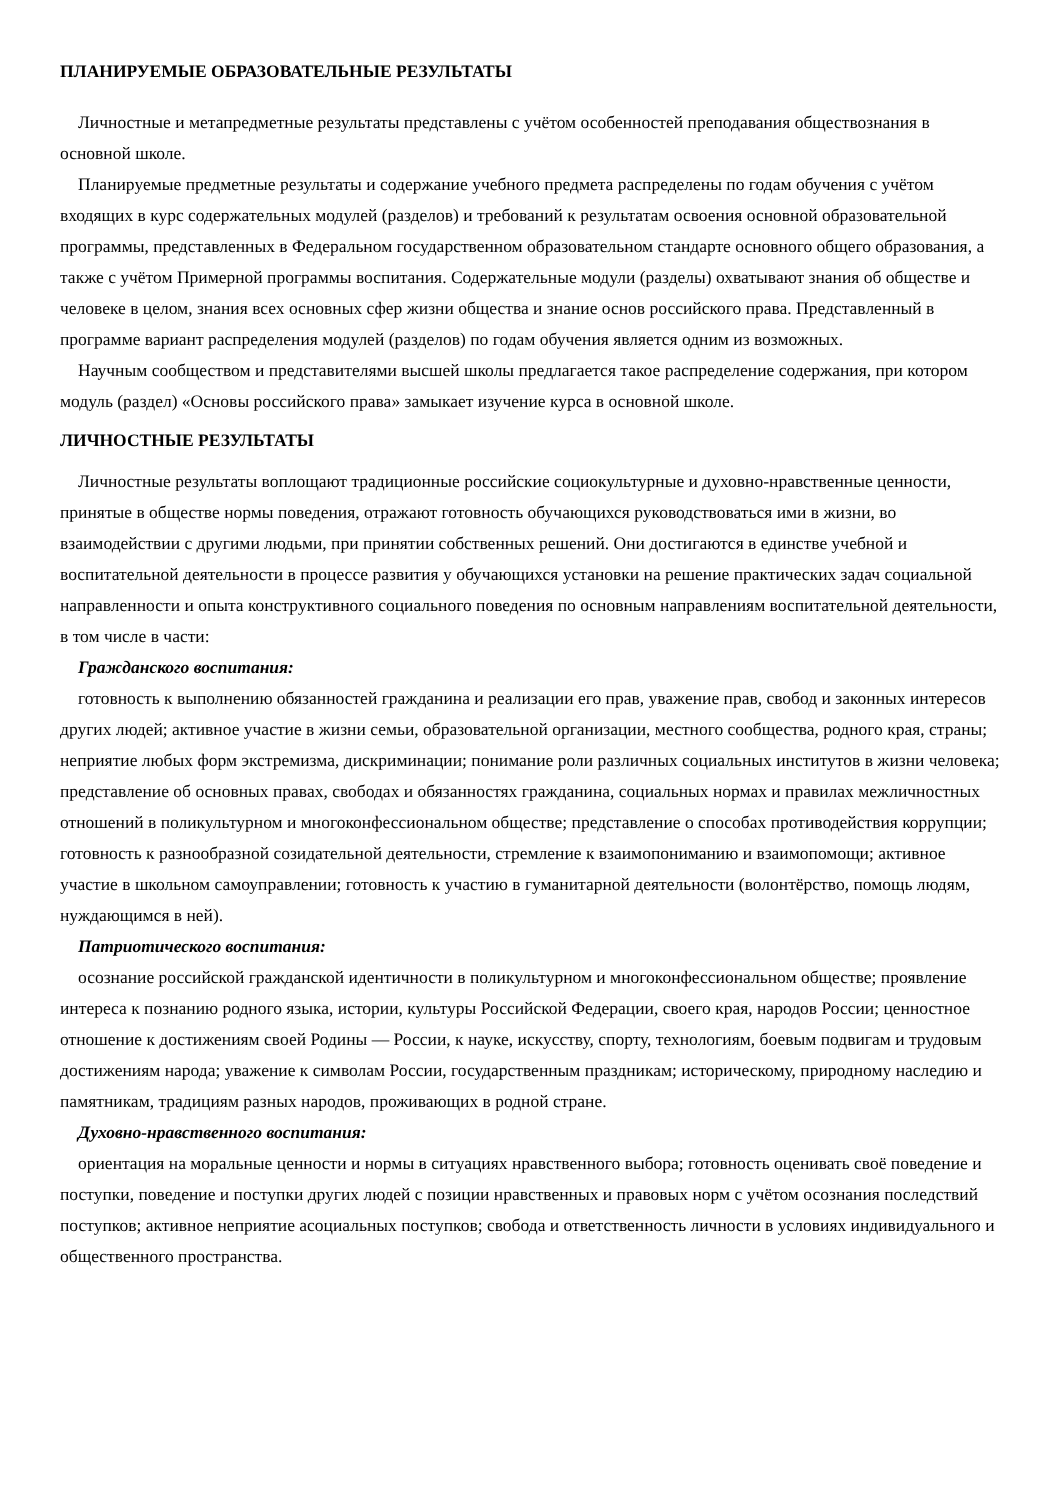ПЛАНИРУЕМЫЕ ОБРАЗОВАТЕЛЬНЫЕ РЕЗУЛЬТАТЫ
Личностные и метапредметные результаты представлены с учётом особенностей преподавания обществознания в основной школе.
Планируемые предметные результаты и содержание учебного предмета распределены по годам обучения с учётом входящих в курс содержательных модулей (разделов) и требований к результатам освоения основной образовательной программы, представленных в Федеральном государственном образовательном стандарте основного общего образования, а также с учётом Примерной программы воспитания. Содержательные модули (разделы) охватывают знания об обществе и человеке в целом, знания всех основных сфер жизни общества и знание основ российского права. Представленный в программе вариант распределения модулей (разделов) по годам обучения является одним из возможных.
Научным сообществом и представителями высшей школы предлагается такое распределение содержания, при котором модуль (раздел) «Основы российского права» замыкает изучение курса в основной школе.
ЛИЧНОСТНЫЕ РЕЗУЛЬТАТЫ
Личностные результаты воплощают традиционные российские социокультурные и духовно-нравственные ценности, принятые в обществе нормы поведения, отражают готовность обучающихся руководствоваться ими в жизни, во взаимодействии с другими людьми, при принятии собственных решений. Они достигаются в единстве учебной и воспитательной деятельности в процессе развития у обучающихся установки на решение практических задач социальной направленности и опыта конструктивного социального поведения по основным направлениям воспитательной деятельности, в том числе в части:
Гражданского воспитания:
готовность к выполнению обязанностей гражданина и реализации его прав, уважение прав, свобод и законных интересов других людей; активное участие в жизни семьи, образовательной организации, местного сообщества, родного края, страны; неприятие любых форм экстремизма, дискриминации; понимание роли различных социальных институтов в жизни человека; представление об основных правах, свободах и обязанностях гражданина, социальных нормах и правилах межличностных отношений в поликультурном и многоконфессиональном обществе; представление о способах противодействия коррупции; готовность к разнообразной созидательной деятельности, стремление к взаимопониманию и взаимопомощи; активное участие в школьном самоуправлении; готовность к участию в гуманитарной деятельности (волонтёрство, помощь людям, нуждающимся в ней).
Патриотического воспитания:
осознание российской гражданской идентичности в поликультурном и многоконфессиональном обществе; проявление интереса к познанию родного языка, истории, культуры Российской Федерации, своего края, народов России; ценностное отношение к достижениям своей Родины — России, к науке, искусству, спорту, технологиям, боевым подвигам и трудовым достижениям народа; уважение к символам России, государственным праздникам; историческому, природному наследию и памятникам, традициям разных народов, проживающих в родной стране.
Духовно-нравственного воспитания:
ориентация на моральные ценности и нормы в ситуациях нравственного выбора; готовность оценивать своё поведение и поступки, поведение и поступки других людей с позиции нравственных и правовых норм с учётом осознания последствий поступков; активное неприятие асоциальных поступков; свобода и ответственность личности в условиях индивидуального и общественного пространства.